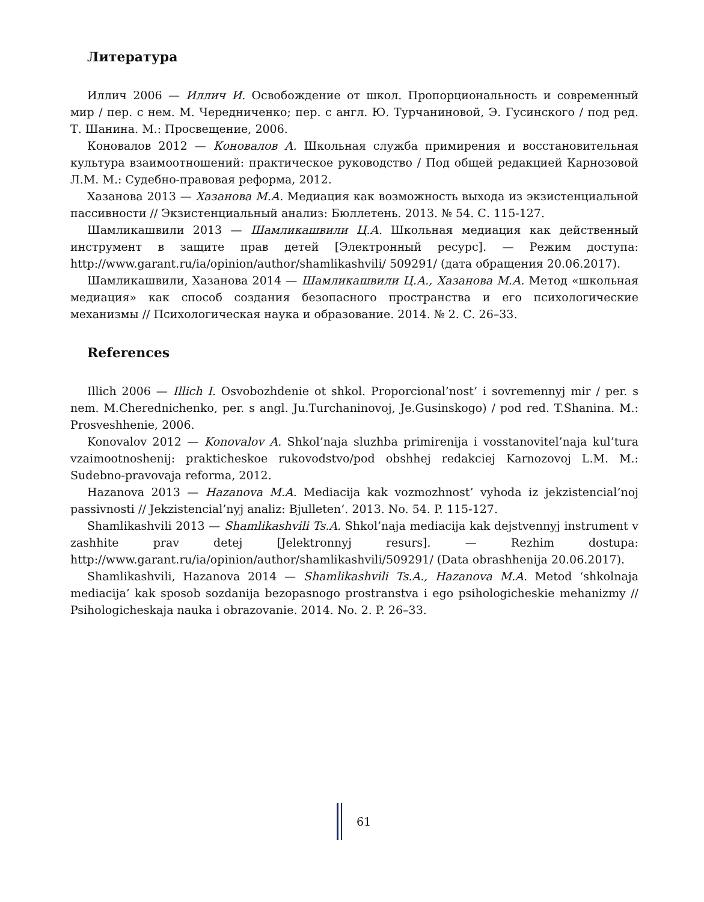Литература
Иллич 2006 — Иллич И. Освобождение от школ. Пропорциональность и современный мир / пер. с нем. М. Чередниченко; пер. с англ. Ю. Турчаниновой, Э. Гусинского / под ред. Т. Шанина. М.: Просвещение, 2006.
Коновалов 2012 — Коновалов А. Школьная служба примирения и восстановительная культура взаимоотношений: практическое руководство / Под общей редакцией Карнозовой Л.М. М.: Судебно-правовая реформа, 2012.
Хазанова 2013 — Хазанова М.А. Медиация как возможность выхода из экзистенциальной пассивности // Экзистенциальный анализ: Бюллетень. 2013. № 54. С. 115-127.
Шамликашвили 2013 — Шамликашвили Ц.А. Школьная медиация как действенный инструмент в защите прав детей [Электронный ресурс]. — Режим доступа: http://www.garant.ru/ia/opinion/author/shamlikashvili/ 509291/ (дата обращения 20.06.2017).
Шамликашвили, Хазанова 2014 — Шамликашвили Ц.А., Хазанова М.А. Метод «школьная медиация» как способ создания безопасного пространства и его психологические механизмы // Психологическая наука и образование. 2014. № 2. С. 26–33.
References
Illich 2006 — Illich I. Osvobozhdenie ot shkol. Proporcional’nost’ i sovremennyj mir / per. s nem. M.Cherednichenko, per. s angl. Ju.Turchaninovoj, Je.Gusinskogo) / pod red. T.Shanina. M.: Prosveshhenie, 2006.
Konovalov 2012 — Konovalov A. Shkol’naja sluzhba primirenija i vosstanovitel’naja kul’tura vzaimootnoshenij: prakticheskoe rukovodstvo/pod obshhej redakciej Karnozovoj L.M. M.: Sudebno-pravovaja reforma, 2012.
Hazanova 2013 — Hazanova M.A. Mediacija kak vozmozhnost’ vyhoda iz jekzistencial’noj passivnosti // Jekzistencial’nyj analiz: Bjulleten’. 2013. No. 54. P. 115-127.
Shamlikashvili 2013 — Shamlikashvili Ts.A. Shkol’naja mediacija kak dejstvennyj instrument v zashhite prav detej [Jelektronnyj resurs]. — Rezhim dostupa: http://www.garant.ru/ia/opinion/author/shamlikashvili/509291/ (Data obrashhenija 20.06.2017).
Shamlikashvili, Hazanova 2014 — Shamlikashvili Ts.A., Hazanova M.A. Metod ‘shkolnaja mediacija’ kak sposob sozdanija bezopasnogo prostranstva i ego psihologicheskie mehanizmy // Psihologicheskaja nauka i obrazovanie. 2014. No. 2. P. 26–33.
61